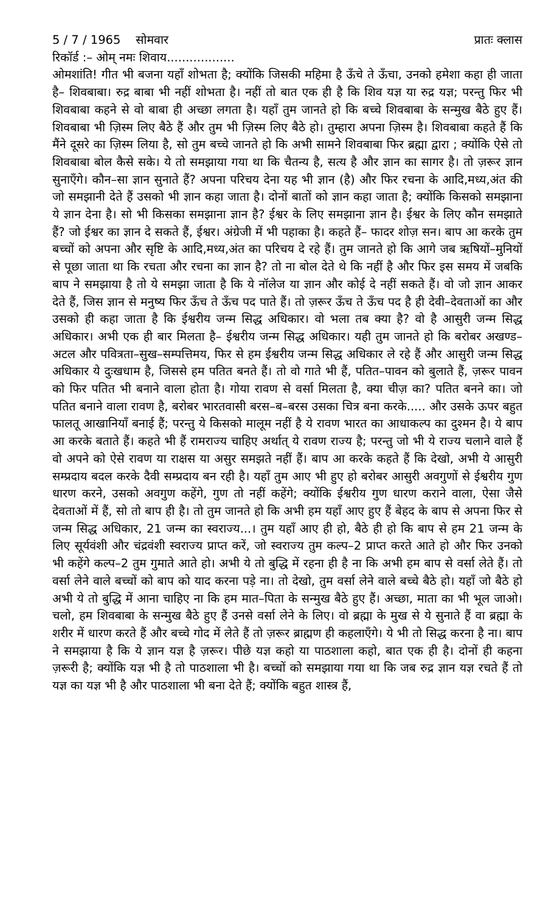5 / 7 / 1965 सोमवार प्रातः क्लास
रिकॉर्ड :– ओम् नमः शिवाय..................
ओमशांति! गीत भी बजना यहाँ शोभता है; क्योंकि जिसकी महिमा है ऊँचे ते ऊँचा, उनको हमेशा कहा ही जाता है– शिवबाबा। रुद्र बाबा भी नहीं शोभता है। नहीं तो बात एक ही है कि शिव यज्ञ या रुद्र यज्ञ; परन्तु फिर भी शिवबाबा कहने से वो बाबा ही अच्छा लगता है। यहाँ तुम जानते हो कि बच्चे शिवबाबा के सन्मुख बैठे हुए हैं। शिवबाबा भी ज़िस्म लिए बैठे हैं और तुम भी ज़िस्म लिए बैठे हो। तुम्हारा अपना ज़िस्म है। शिवबाबा कहते हैं कि मैंने दूसरे का ज़िस्म लिया है, सो तुम बच्चे जानते हो कि अभी सामने शिवबाबा फिर ब्रह्मा द्वारा ; क्योंकि ऐसे तो शिवबाबा बोल कैसे सके। ये तो समझाया गया था कि चैतन्य है, सत्य है और ज्ञान का सागर है। तो ज़रूर ज्ञान सुनाएँगे। कौन–सा ज्ञान सुनाते हैं? अपना परिचय देना यह भी ज्ञान (है) और फिर रचना के आदि,मध्य,अंत की जो समझानी देते हैं उसको भी ज्ञान कहा जाता है। दोनों बातों को ज्ञान कहा जाता है; क्योंकि किसको समझाना ये ज्ञान देना है। सो भी किसका समझाना ज्ञान है? ईश्वर के लिए समझाना ज्ञान है। ईश्वर के लिए कौन समझाते हैं? जो ईश्वर का ज्ञान दे सकते हैं, ईश्वर। अंग्रेजी में भी पहाका है। कहते हैं– फादर शोज़ सन। बाप आ करके तुम बच्चों को अपना और सृष्टि के आदि,मध्य,अंत का परिचय दे रहे हैं। तुम जानते हो कि आगे जब ऋषियों–मुनियों से पूछा जाता था कि रचता और रचना का ज्ञान है? तो ना बोल देते थे कि नहीं है और फिर इस समय में जबकि बाप ने समझाया है तो ये समझा जाता है कि ये नॉलेज या ज्ञान और कोई दे नहीं सकते हैं। वो जो ज्ञान आकर देते हैं, जिस ज्ञान से मनुष्य फिर ऊँच ते ऊँच पद पाते हैं। तो ज़रूर ऊँच ते ऊँच पद है ही देवी–देवताओं का और उसको ही कहा जाता है कि ईश्वरीय जन्म सिद्ध अधिकार। वो भला तब क्या है? वो है आसुरी जन्म सिद्ध अधिकार। अभी एक ही बार मिलता है– ईश्वरीय जन्म सिद्ध अधिकार। यही तुम जानते हो कि बरोबर अखण्ड–अटल और पवित्रता–सुख–सम्पत्तिमय, फिर से हम ईश्वरीय जन्म सिद्ध अधिकार ले रहे हैं और आसुरी जन्म सिद्ध अधिकार ये दुःखधाम है, जिससे हम पतित बनते हैं। तो वो गाते भी हैं, पतित–पावन को बुलाते हैं, ज़रूर पावन को फिर पतित भी बनाने वाला होता है। गोया रावण से वर्सा मिलता है, क्या चीज़ का? पतित बनने का। जो पतित बनाने वाला रावण है, बरोबर भारतवासी बरस–ब–बरस उसका चित्र बना करके..... और उसके ऊपर बहुत फालतू आखानियाँ बनाई हैं; परन्तु ये किसको मालूम नहीं है ये रावण भारत का आधाकल्प का दुश्मन है। ये बाप आ करके बताते हैं। कहते भी हैं रामराज्य चाहिए अर्थात् ये रावण राज्य है; परन्तु जो भी ये राज्य चलाने वाले हैं वो अपने को ऐसे रावण या राक्षस या असुर समझते नहीं हैं। बाप आ करके कहते हैं कि देखो, अभी ये आसुरी सम्प्रदाय बदल करके दैवी सम्प्रदाय बन रही है। यहाँ तुम आए भी हुए हो बरोबर आसुरी अवगुणों से ईश्वरीय गुण धारण करने, उसको अवगुण कहेंगे, गुण तो नहीं कहेंगे; क्योंकि ईश्वरीय गुण धारण कराने वाला, ऐसा जैसे देवताओं में हैं, सो तो बाप ही है। तो तुम जानते हो कि अभी हम यहाँ आए हुए हैं बेहद के बाप से अपना फिर से जन्म सिद्ध अधिकार, 21 जन्म का स्वराज्य...। तुम यहाँ आए ही हो, बैठे ही हो कि बाप से हम 21 जन्म के लिए सूर्यवंशी और चंद्रवंशी स्वराज्य प्राप्त करें, जो स्वराज्य तुम कल्प–2 प्राप्त करते आते हो और फिर उनको भी कहेंगे कल्प–2 तुम गुमाते आते हो। अभी ये तो बुद्धि में रहना ही है ना कि अभी हम बाप से वर्सा लेते हैं। तो वर्सा लेने वाले बच्चों को बाप को याद करना पड़े ना। तो देखो, तुम वर्सा लेने वाले बच्चे बैठे हो। यहाँ जो बैठे हो अभी ये तो बुद्धि में आना चाहिए ना कि हम मात–पिता के सन्मुख बैठे हुए हैं। अच्छा, माता का भी भूल जाओ। चलो, हम शिवबाबा के सन्मुख बैठे हुए हैं उनसे वर्सा लेने के लिए। वो ब्रह्मा के मुख से ये सुनाते हैं वा ब्रह्मा के शरीर में धारण करते हैं और बच्चे गोद में लेते हैं तो ज़रूर ब्राह्मण ही कहलाएँगे। ये भी तो सिद्ध करना है ना। बाप ने समझाया है कि ये ज्ञान यज्ञ है ज़रूर। पीछे यज्ञ कहो या पाठशाला कहो, बात एक ही है। दोनों ही कहना ज़रूरी है; क्योंकि यज्ञ भी है तो पाठशाला भी है। बच्चों को समझाया गया था कि जब रुद्र ज्ञान यज्ञ रचते हैं तो यज्ञ का यज्ञ भी है और पाठशाला भी बना देते हैं; क्योंकि बहुत शास्त्र हैं,